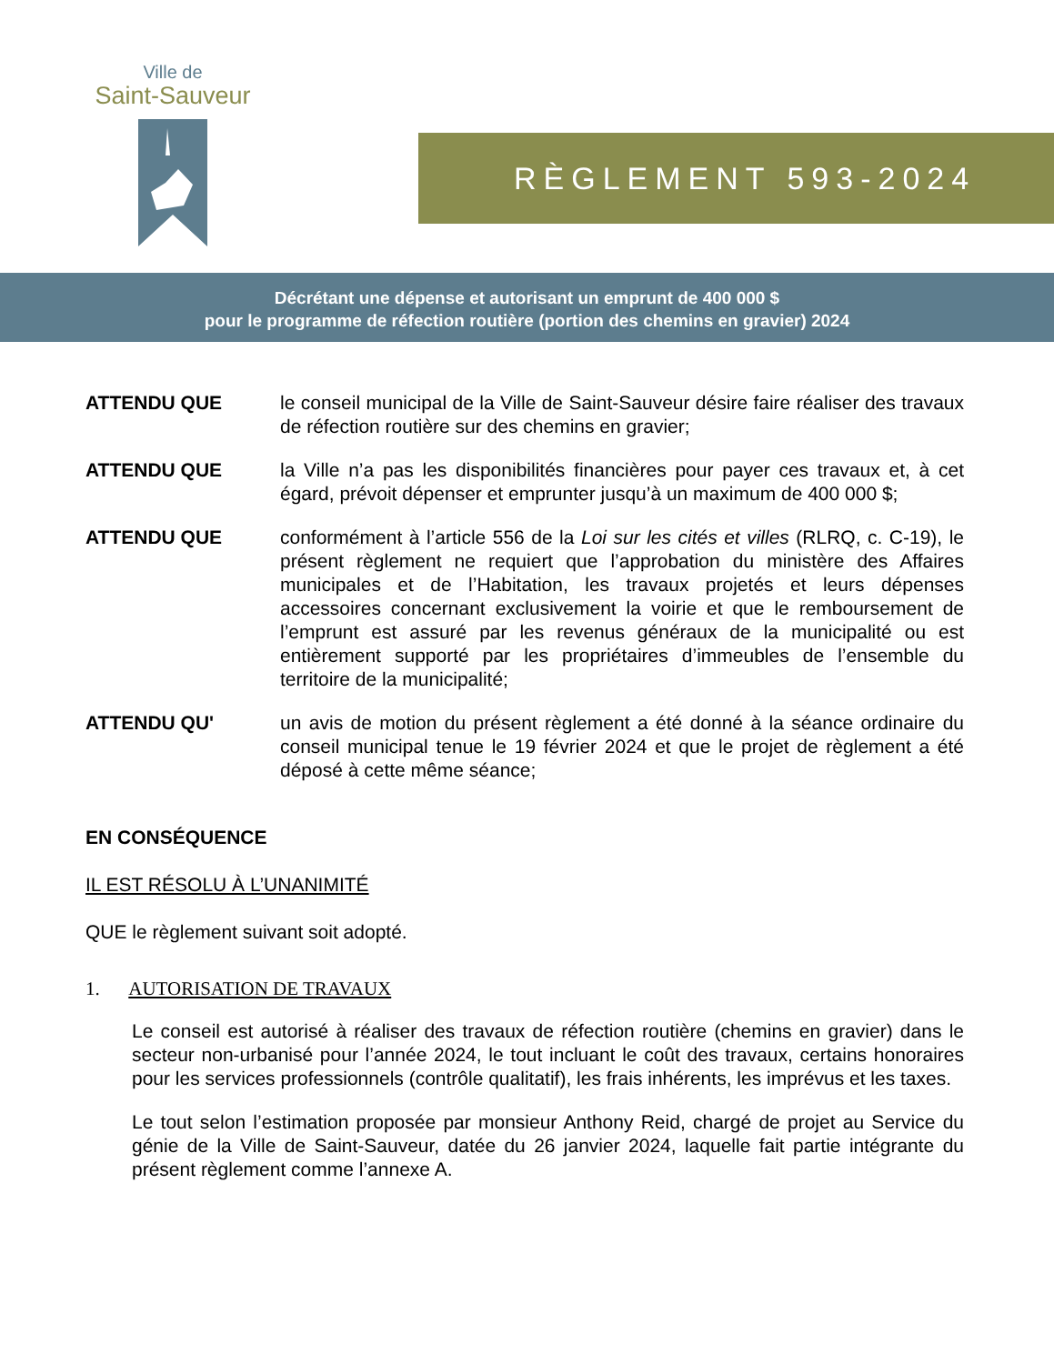Ville de
Saint-Sauveur
RÈGLEMENT 593-2024
Décrétant une dépense et autorisant un emprunt de 400 000 $
pour le programme de réfection routière (portion des chemins en gravier) 2024
ATTENDU QUE le conseil municipal de la Ville de Saint-Sauveur désire faire réaliser des travaux de réfection routière sur des chemins en gravier;
ATTENDU QUE la Ville n’a pas les disponibilités financières pour payer ces travaux et, à cet égard, prévoit dépenser et emprunter jusqu’à un maximum de 400 000 $;
ATTENDU QUE conformément à l’article 556 de la Loi sur les cités et villes (RLRQ, c. C-19), le présent règlement ne requiert que l’approbation du ministère des Affaires municipales et de l’Habitation, les travaux projetés et leurs dépenses accessoires concernant exclusivement la voirie et que le remboursement de l’emprunt est assuré par les revenus généraux de la municipalité ou est entièrement supporté par les propriétaires d’immeubles de l’ensemble du territoire de la municipalité;
ATTENDU QU' un avis de motion du présent règlement a été donné à la séance ordinaire du conseil municipal tenue le 19 février 2024 et que le projet de règlement a été déposé à cette même séance;
EN CONSÉQUENCE
IL EST RÉSOLU À L’UNANIMITÉ
QUE le règlement suivant soit adopté.
1. AUTORISATION DE TRAVAUX
Le conseil est autorisé à réaliser des travaux de réfection routière (chemins en gravier) dans le secteur non-urbanisé pour l’année 2024, le tout incluant le coût des travaux, certains honoraires pour les services professionnels (contrôle qualitatif), les frais inhérents, les imprévus et les taxes.
Le tout selon l’estimation proposée par monsieur Anthony Reid, chargé de projet au Service du génie de la Ville de Saint-Sauveur, datée du 26 janvier 2024, laquelle fait partie intégrante du présent règlement comme l’annexe A.